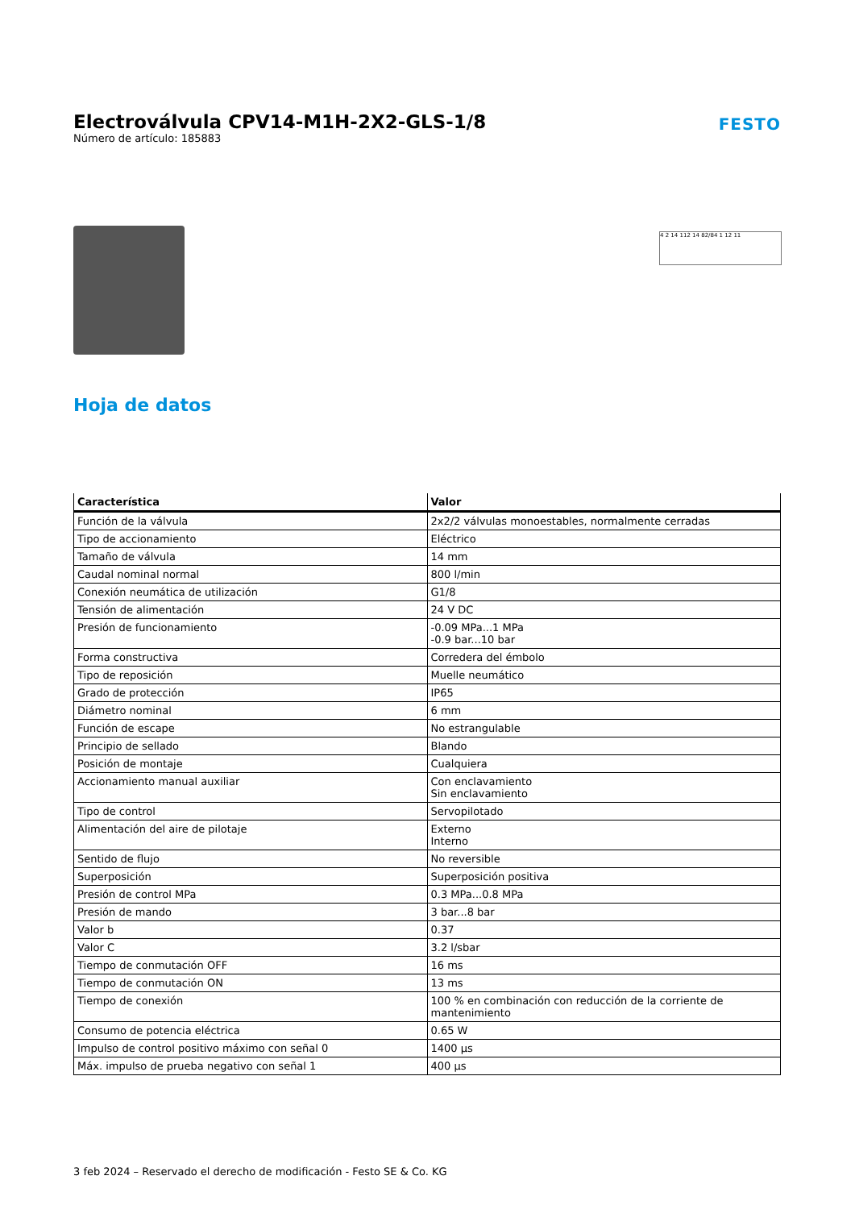Electroválvula CPV14-M1H-2X2-GLS-1/8
Número de artículo: 185883
FESTO
4 2 14 112 14 82/84 1 12 11
Hoja de datos
| Característica | Valor |
| --- | --- |
| Función de la válvula | 2x2/2 válvulas monoestables, normalmente cerradas |
| Tipo de accionamiento | Eléctrico |
| Tamaño de válvula | 14 mm |
| Caudal nominal normal | 800 l/min |
| Conexión neumática de utilización | G1/8 |
| Tensión de alimentación | 24 V DC |
| Presión de funcionamiento | -0.09 MPa...1 MPa -0.9 bar...10 bar |
| Forma constructiva | Corredera del émbolo |
| Tipo de reposición | Muelle neumático |
| Grado de protección | IP65 |
| Diámetro nominal | 6 mm |
| Función de escape | No estrangulable |
| Principio de sellado | Blando |
| Posición de montaje | Cualquiera |
| Accionamiento manual auxiliar | Con enclavamiento Sin enclavamiento |
| Tipo de control | Servopilotado |
| Alimentación del aire de pilotaje | Externo Interno |
| Sentido de flujo | No reversible |
| Superposición | Superposición positiva |
| Presión de control MPa | 0.3 MPa...0.8 MPa |
| Presión de mando | 3 bar...8 bar |
| Valor b | 0.37 |
| Valor C | 3.2 l/sbar |
| Tiempo de conmutación OFF | 16 ms |
| Tiempo de conmutación ON | 13 ms |
| Tiempo de conexión | 100 % en combinación con reducción de la corriente de mantenimiento |
| Consumo de potencia eléctrica | 0.65 W |
| Impulso de control positivo máximo con señal 0 | 1400 µs |
| Máx. impulso de prueba negativo con señal 1 | 400 µs |
3 feb 2024 – Reservado el derecho de modificación - Festo SE & Co. KG